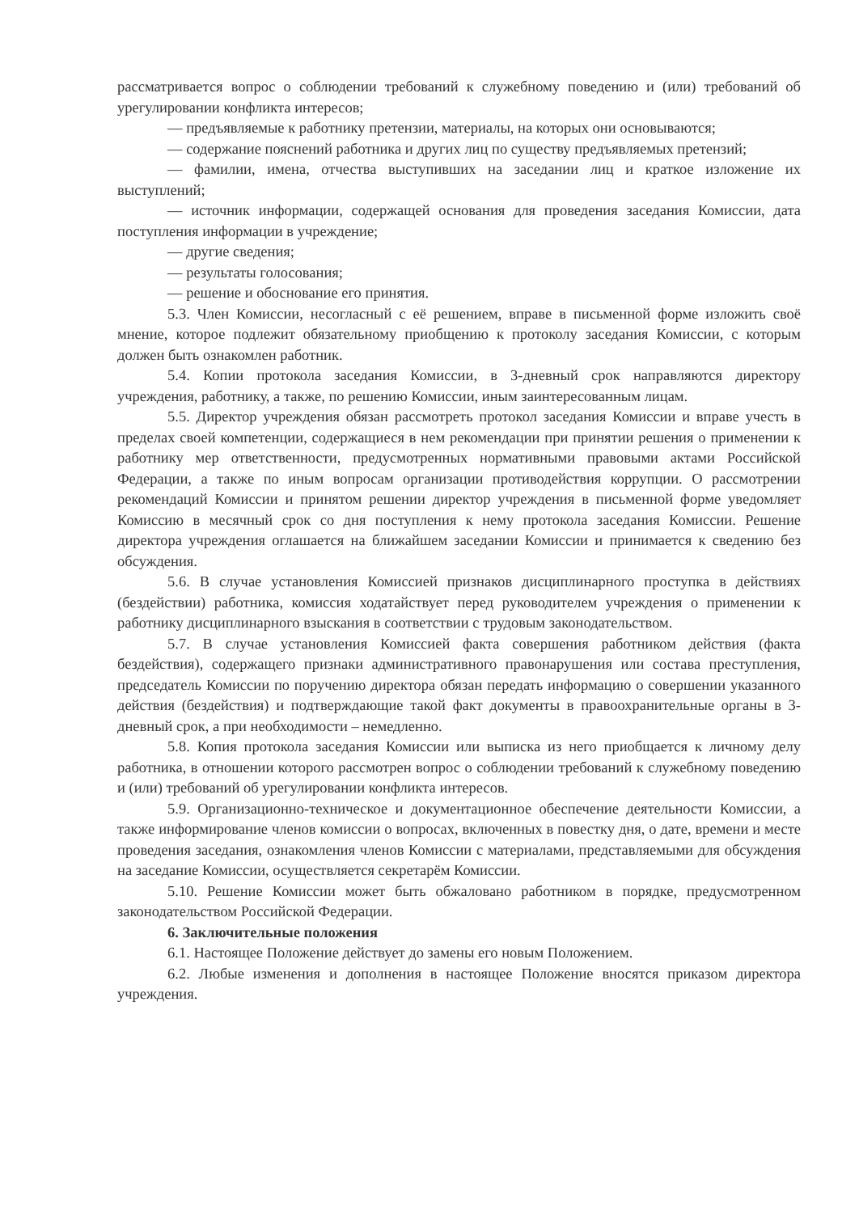рассматривается вопрос о соблюдении требований к служебному поведению и (или) требований об урегулировании конфликта интересов;
— предъявляемые к работнику претензии, материалы, на которых они основываются;
— содержание пояснений работника и других лиц по существу предъявляемых претензий;
— фамилии, имена, отчества выступивших на заседании лиц и краткое изложение их выступлений;
— источник информации, содержащей основания для проведения заседания Комиссии, дата поступления информации в учреждение;
— другие сведения;
— результаты голосования;
— решение и обоснование его принятия.
5.3. Член Комиссии, несогласный с её решением, вправе в письменной форме изложить своё мнение, которое подлежит обязательному приобщению к протоколу заседания Комиссии, с которым должен быть ознакомлен работник.
5.4. Копии протокола заседания Комиссии, в 3-дневный срок направляются директору учреждения, работнику, а также, по решению Комиссии, иным заинтересованным лицам.
5.5. Директор учреждения обязан рассмотреть протокол заседания Комиссии и вправе учесть в пределах своей компетенции, содержащиеся в нем рекомендации при принятии решения о применении к работнику мер ответственности, предусмотренных нормативными правовыми актами Российской Федерации, а также по иным вопросам организации противодействия коррупции. О рассмотрении рекомендаций Комиссии и принятом решении директор учреждения в письменной форме уведомляет Комиссию в месячный срок со дня поступления к нему протокола заседания Комиссии. Решение директора учреждения оглашается на ближайшем заседании Комиссии и принимается к сведению без обсуждения.
5.6. В случае установления Комиссией признаков дисциплинарного проступка в действиях (бездействии) работника, комиссия ходатайствует перед руководителем учреждения о применении к работнику дисциплинарного взыскания в соответствии с трудовым законодательством.
5.7. В случае установления Комиссией факта совершения работником действия (факта бездействия), содержащего признаки административного правонарушения или состава преступления, председатель Комиссии по поручению директора обязан передать информацию о совершении указанного действия (бездействия) и подтверждающие такой факт документы в правоохранительные органы в 3-дневный срок, а при необходимости – немедленно.
5.8. Копия протокола заседания Комиссии или выписка из него приобщается к личному делу работника, в отношении которого рассмотрен вопрос о соблюдении требований к служебному поведению и (или) требований об урегулировании конфликта интересов.
5.9. Организационно-техническое и документационное обеспечение деятельности Комиссии, а также информирование членов комиссии о вопросах, включенных в повестку дня, о дате, времени и месте проведения заседания, ознакомления членов Комиссии с материалами, представляемыми для обсуждения на заседание Комиссии, осуществляется секретарём Комиссии.
5.10. Решение Комиссии может быть обжаловано работником в порядке, предусмотренном законодательством Российской Федерации.
6. Заключительные положения
6.1. Настоящее Положение действует до замены его новым Положением.
6.2. Любые изменения и дополнения в настоящее Положение вносятся приказом директора учреждения.